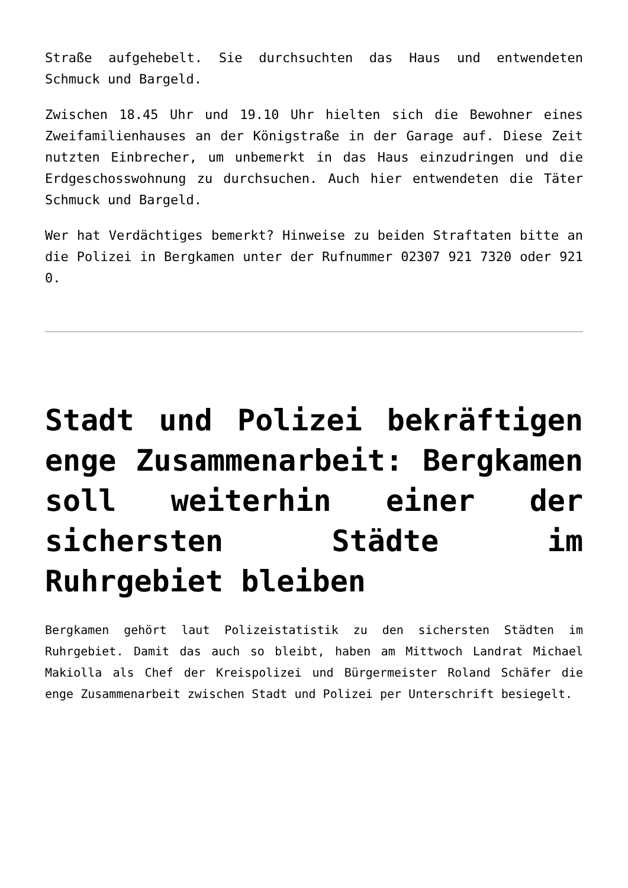Straße aufgehebelt. Sie durchsuchten das Haus und entwendeten Schmuck und Bargeld.
Zwischen 18.45 Uhr und 19.10 Uhr hielten sich die Bewohner eines Zweifamilienhauses an der Königstraße in der Garage auf. Diese Zeit nutzten Einbrecher, um unbemerkt in das Haus einzudringen und die Erdgeschosswohnung zu durchsuchen. Auch hier entwendeten die Täter Schmuck und Bargeld.
Wer hat Verdächtiges bemerkt? Hinweise zu beiden Straftaten bitte an die Polizei in Bergkamen unter der Rufnummer 02307 921 7320 oder 921 0.
Stadt und Polizei bekräftigen enge Zusammenarbeit: Bergkamen soll weiterhin einer der sichersten Städte im Ruhrgebiet bleiben
Bergkamen gehört laut Polizeistatistik zu den sichersten Städten im Ruhrgebiet. Damit das auch so bleibt, haben am Mittwoch Landrat Michael Makiolla als Chef der Kreispolizei und Bürgermeister Roland Schäfer die enge Zusammenarbeit zwischen Stadt und Polizei per Unterschrift besiegelt.